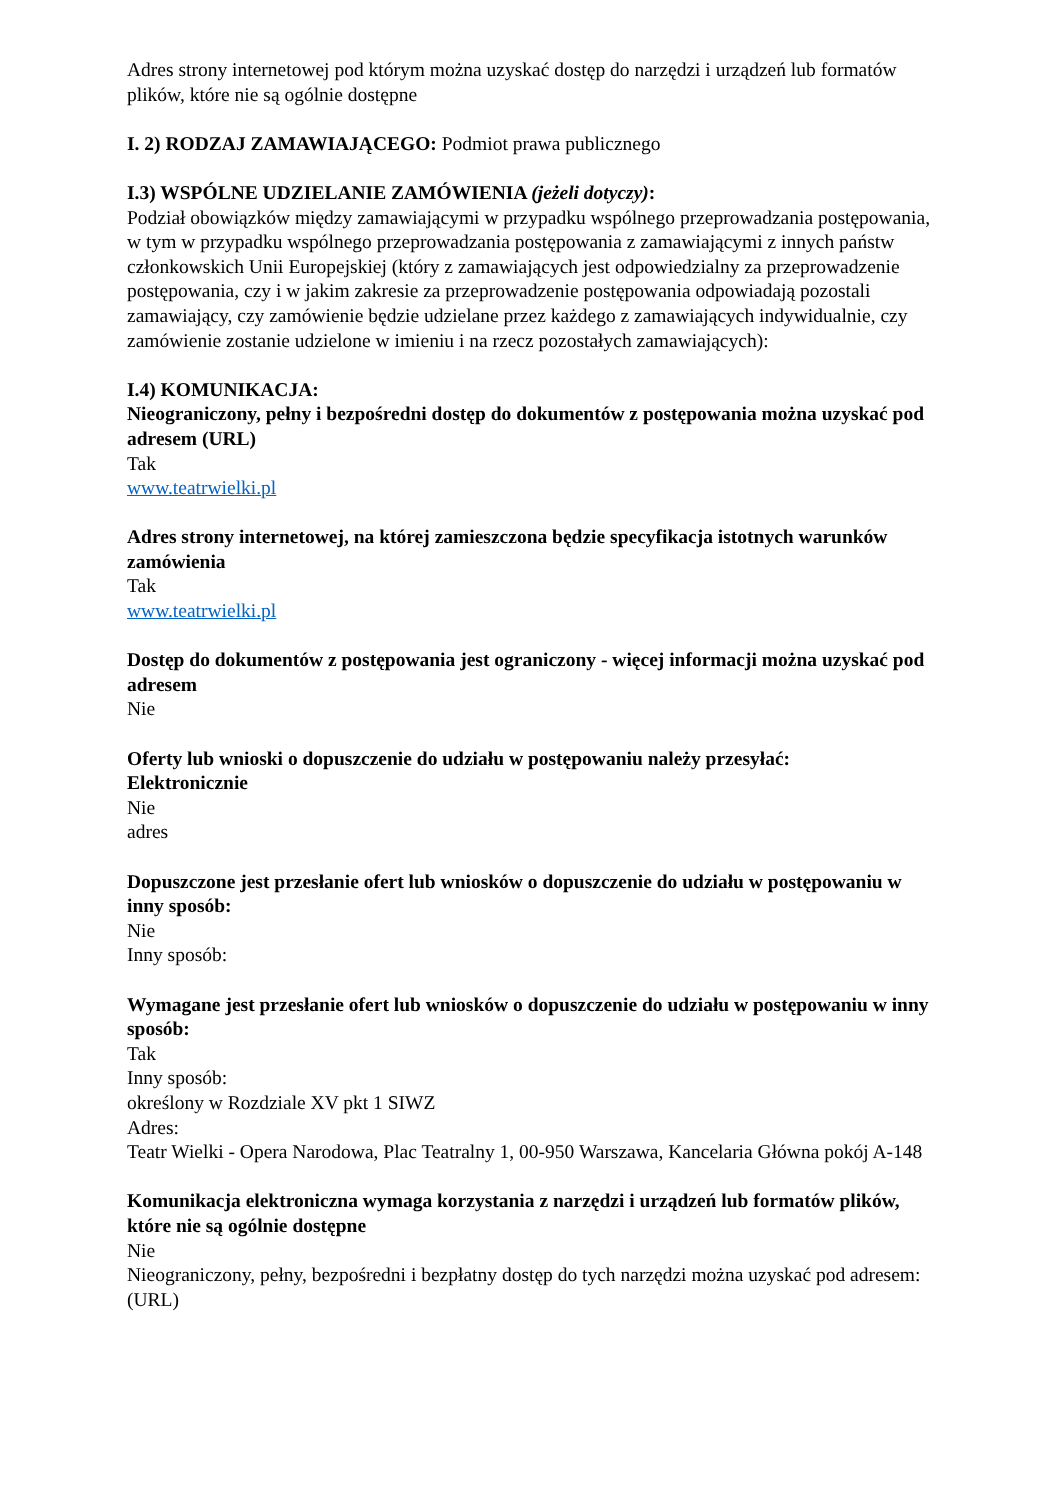Adres strony internetowej pod którym można uzyskać dostęp do narzędzi i urządzeń lub formatów plików, które nie są ogólnie dostępne
I. 2) RODZAJ ZAMAWIAJĄCEGO: Podmiot prawa publicznego
I.3) WSPÓLNE UDZIELANIE ZAMÓWIENIA (jeżeli dotyczy):
Podział obowiązków między zamawiającymi w przypadku wspólnego przeprowadzania postępowania, w tym w przypadku wspólnego przeprowadzania postępowania z zamawiającymi z innych państw członkowskich Unii Europejskiej (który z zamawiających jest odpowiedzialny za przeprowadzenie postępowania, czy i w jakim zakresie za przeprowadzenie postępowania odpowiadają pozostali zamawiający, czy zamówienie będzie udzielane przez każdego z zamawiających indywidualnie, czy zamówienie zostanie udzielone w imieniu i na rzecz pozostałych zamawiających):
I.4) KOMUNIKACJA:
Nieograniczony, pełny i bezpośredni dostęp do dokumentów z postępowania można uzyskać pod adresem (URL)
Tak
www.teatrwielki.pl
Adres strony internetowej, na której zamieszczona będzie specyfikacja istotnych warunków zamówienia
Tak
www.teatrwielki.pl
Dostęp do dokumentów z postępowania jest ograniczony - więcej informacji można uzyskać pod adresem
Nie
Oferty lub wnioski o dopuszczenie do udziału w postępowaniu należy przesyłać:
Elektronicznie
Nie
adres
Dopuszczone jest przesłanie ofert lub wniosków o dopuszczenie do udziału w postępowaniu w inny sposób:
Nie
Inny sposób:
Wymagane jest przesłanie ofert lub wniosków o dopuszczenie do udziału w postępowaniu w inny sposób:
Tak
Inny sposób:
określony w Rozdziale XV pkt 1 SIWZ
Adres:
Teatr Wielki - Opera Narodowa, Plac Teatralny 1, 00-950 Warszawa, Kancelaria Główna pokój A-148
Komunikacja elektroniczna wymaga korzystania z narzędzi i urządzeń lub formatów plików, które nie są ogólnie dostępne
Nie
Nieograniczony, pełny, bezpośredni i bezpłatny dostęp do tych narzędzi można uzyskać pod adresem: (URL)